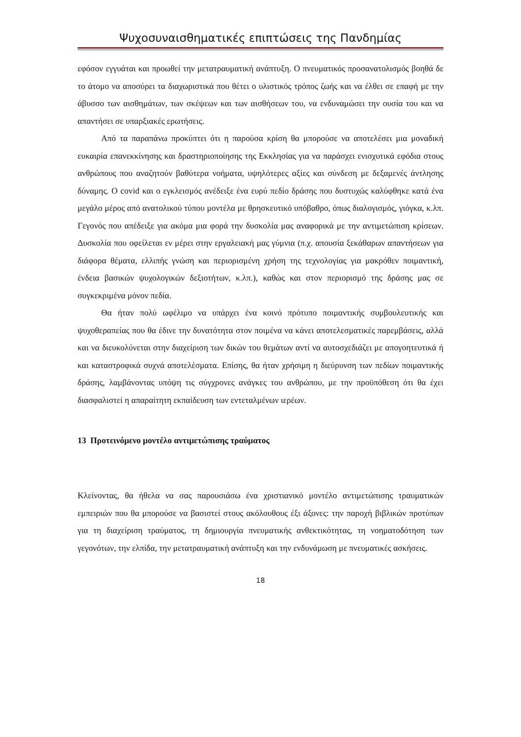Ψυχοσυναισθηματικές επιπτώσεις της Πανδημίας
εφόσον εγγυάται και προωθεί την μετατραυματική ανάπτυξη. Ο πνευματικός προσανατολισμός βοηθά δε το άτομο να αποσύρει τα διαχωριστικά που θέτει ο υλιστικός τρόπος ζωής και να έλθει σε επαφή με την άβυσσο των αισθημάτων, των σκέψεων και των αισθήσεων του, να ενδυναμώσει την ουσία του και να απαντήσει σε υπαρξιακές ερωτήσεις.
Από τα παραπάνω προκύπτει ότι η παρούσα κρίση θα μπορούσε να αποτελέσει μια μοναδική ευκαιρία επανεκκίνησης και δραστηριοποίησης της Εκκλησίας για να παράσχει ενισχυτικά εφόδια στους ανθρώπους που αναζητούν βαθύτερα νοήματα, υψηλότερες αξίες και σύνδεση με δεξαμενές άντλησης δύναμης. Ο covid και ο εγκλεισμός ανέδειξε ένα ευρύ πεδίο δράσης που δυστυχώς καλύφθηκε κατά ένα μεγάλο μέρος από ανατολικού τύπου μοντέλα με θρησκευτικό υπόβαθρο, όπως διαλογισμός, γιόγκα, κ.λπ. Γεγονός που απέδειξε για ακόμα μια φορά την δυσκολία μας αναφορικά με την αντιμετώπιση κρίσεων. Δυσκολία που οφείλεται εν μέρει στην εργαλειακή μας γύμνια (π.χ. απουσία ξεκάθαρων απαντήσεων για διάφορα θέματα, ελλιπής γνώση και περιορισμένη χρήση της τεχνολογίας για μακρόθεν ποιμαντική, ένδεια βασικών ψυχολογικών δεξιοτήτων, κ.λπ.), καθώς και στον περιορισμό της δράσης μας σε συγκεκριμένα μόνον πεδία.
Θα ήταν πολύ ωφέλιμο να υπάρχει ένα κοινό πρότυπο ποιμαντικής συμβουλευτικής και ψυχοθεραπείας που θα έδινε την δυνατότητα στον ποιμένα να κάνει αποτελεσματικές παρεμβάσεις, αλλά και να διευκολύνεται στην διαχείριση των δικών του θεμάτων αντί να αυτοσχεδιάζει με απογοητευτικά ή και καταστροφικά συχνά αποτελέσματα. Επίσης, θα ήταν χρήσιμη η διεύρυνση των πεδίων ποιμαντικής δράσης, λαμβάνοντας υπόψη τις σύγχρονες ανάγκες του ανθρώπου, με την προϋπόθεση ότι θα έχει διασφαλιστεί η απαραίτητη εκπαίδευση των εντεταλμένων ιερέων.
13 Προτεινόμενο μοντέλο αντιμετώπισης τραύματος
Κλείνοντας, θα ήθελα να σας παρουσιάσω ένα χριστιανικό μοντέλο αντιμετώπισης τραυματικών εμπειριών που θα μπορούσε να βασιστεί στους ακόλουθους έξι άξονες: την παροχή βιβλικών προτύπων για τη διαχείριση τραύματος, τη δημιουργία πνευματικής ανθεκτικότητας, τη νοηματοδότηση των γεγονότων, την ελπίδα, την μετατραυματική ανάπτυξη και την ενδυνάμωση με πνευματικές ασκήσεις.
18